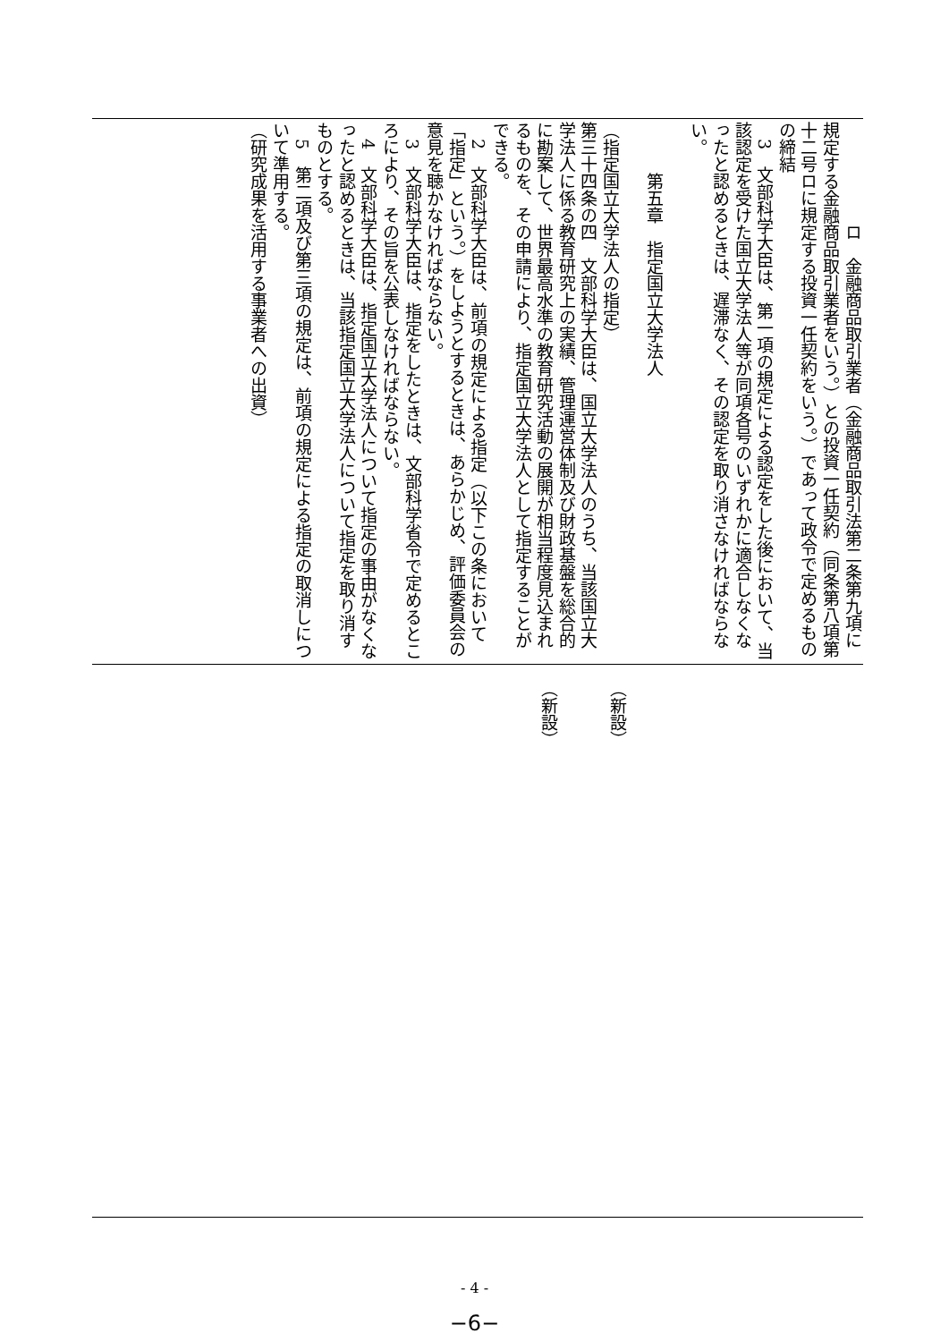ロ　金融商品取引業者（金融商品取引法第二条第九項に規定する金融商品取引業者をいう。）との投資一任契約（同条第八項第十二号ロに規定する投資一任契約をいう。）であって政令で定めるものの締結
　3　文部科学大臣は、第一項の規定による認定をした後において、当該認定を受けた国立大学法人等が同項各号のいずれかに適合しなくなったと認めるときは、遅滞なく、その認定を取り消さなければならない。
　　　第五章　指定国立大学法人
（指定国立大学法人の指定）
第三十四条の四　文部科学大臣は、国立大学法人のうち、当該国立大学法人に係る教育研究上の実績、管理運営体制及び財政基盤を総合的に勘案して、世界最高水準の教育研究活動の展開が相当程度見込まれるものを、その申請により、指定国立大学法人として指定することができる。
　2　文部科学大臣は、前項の規定による指定（以下この条において「指定」という。）をしようとするときは、あらかじめ、評価委員会の意見を聴かなければならない。
　3　文部科学大臣は、指定をしたときは、文部科学省令で定めるところにより、その旨を公表しなければならない。
　4　文部科学大臣は、指定国立大学法人について指定の事由がなくなったと認めるときは、当該指定国立大学法人について指定を取り消すものとする。
　5　第二項及び第三項の規定は、前項の規定による指定の取消しについて準用する。
（研究成果を活用する事業者への出資）
（新設）
（新設）
- 4 -
−6−